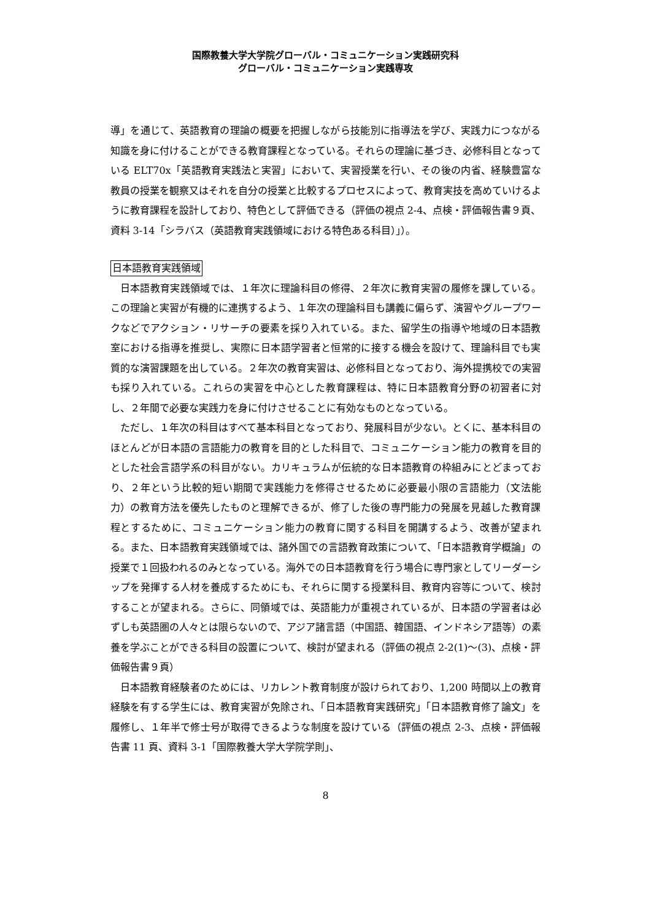国際教養大学大学院グローバル・コミュニケーション実践研究科
グローバル・コミュニケーション実践専攻
導」を通じて、英語教育の理論の概要を把握しながら技能別に指導法を学び、実践力につながる知識を身に付けることができる教育課程となっている。それらの理論に基づき、必修科目となっている ELT70x「英語教育実践法と実習」において、実習授業を行い、その後の内省、経験豊富な教員の授業を観察又はそれを自分の授業と比較するプロセスによって、教育実技を高めていけるように教育課程を設計しており、特色として評価できる（評価の視点 2-4、点検・評価報告書９頁、資料 3-14「シラバス（英語教育実践領域における特色ある科目）」）。
日本語教育実践領域
日本語教育実践領域では、１年次に理論科目の修得、２年次に教育実習の履修を課している。この理論と実習が有機的に連携するよう、１年次の理論科目も講義に偏らず、演習やグループワークなどでアクション・リサーチの要素を採り入れている。また、留学生の指導や地域の日本語教室における指導を推奨し、実際に日本語学習者と恒常的に接する機会を設けて、理論科目でも実質的な演習課題を出している。２年次の教育実習は、必修科目となっており、海外提携校での実習も採り入れている。これらの実習を中心とした教育課程は、特に日本語教育分野の初習者に対し、２年間で必要な実践力を身に付けさせることに有効なものとなっている。
ただし、１年次の科目はすべて基本科目となっており、発展科目が少ない。とくに、基本科目のほとんどが日本語の言語能力の教育を目的とした科目で、コミュニケーション能力の教育を目的とした社会言語学系の科目がない。カリキュラムが伝統的な日本語教育の枠組みにとどまっており、２年という比較的短い期間で実践能力を修得させるために必要最小限の言語能力（文法能力）の教育方法を優先したものと理解できるが、修了した後の専門能力の発展を見越した教育課程とするために、コミュニケーション能力の教育に関する科目を開講するよう、改善が望まれる。また、日本語教育実践領域では、諸外国での言語教育政策について、「日本語教育学概論」の授業で１回扱われるのみとなっている。海外での日本語教育を行う場合に専門家としてリーダーシップを発揮する人材を養成するためにも、それらに関する授業科目、教育内容等について、検討することが望まれる。さらに、同領域では、英語能力が重視されているが、日本語の学習者は必ずしも英語圏の人々とは限らないので、アジア諸言語（中国語、韓国語、インドネシア語等）の素養を学ぶことができる科目の設置について、検討が望まれる（評価の視点 2-2(1)～(3)、点検・評価報告書９頁）
日本語教育経験者のためには、リカレント教育制度が設けられており、1,200 時間以上の教育経験を有する学生には、教育実習が免除され、「日本語教育実践研究」「日本語教育修了論文」を履修し、１年半で修士号が取得できるような制度を設けている（評価の視点 2-3、点検・評価報告書 11 頁、資料 3-1「国際教養大学大学院学則」、
8